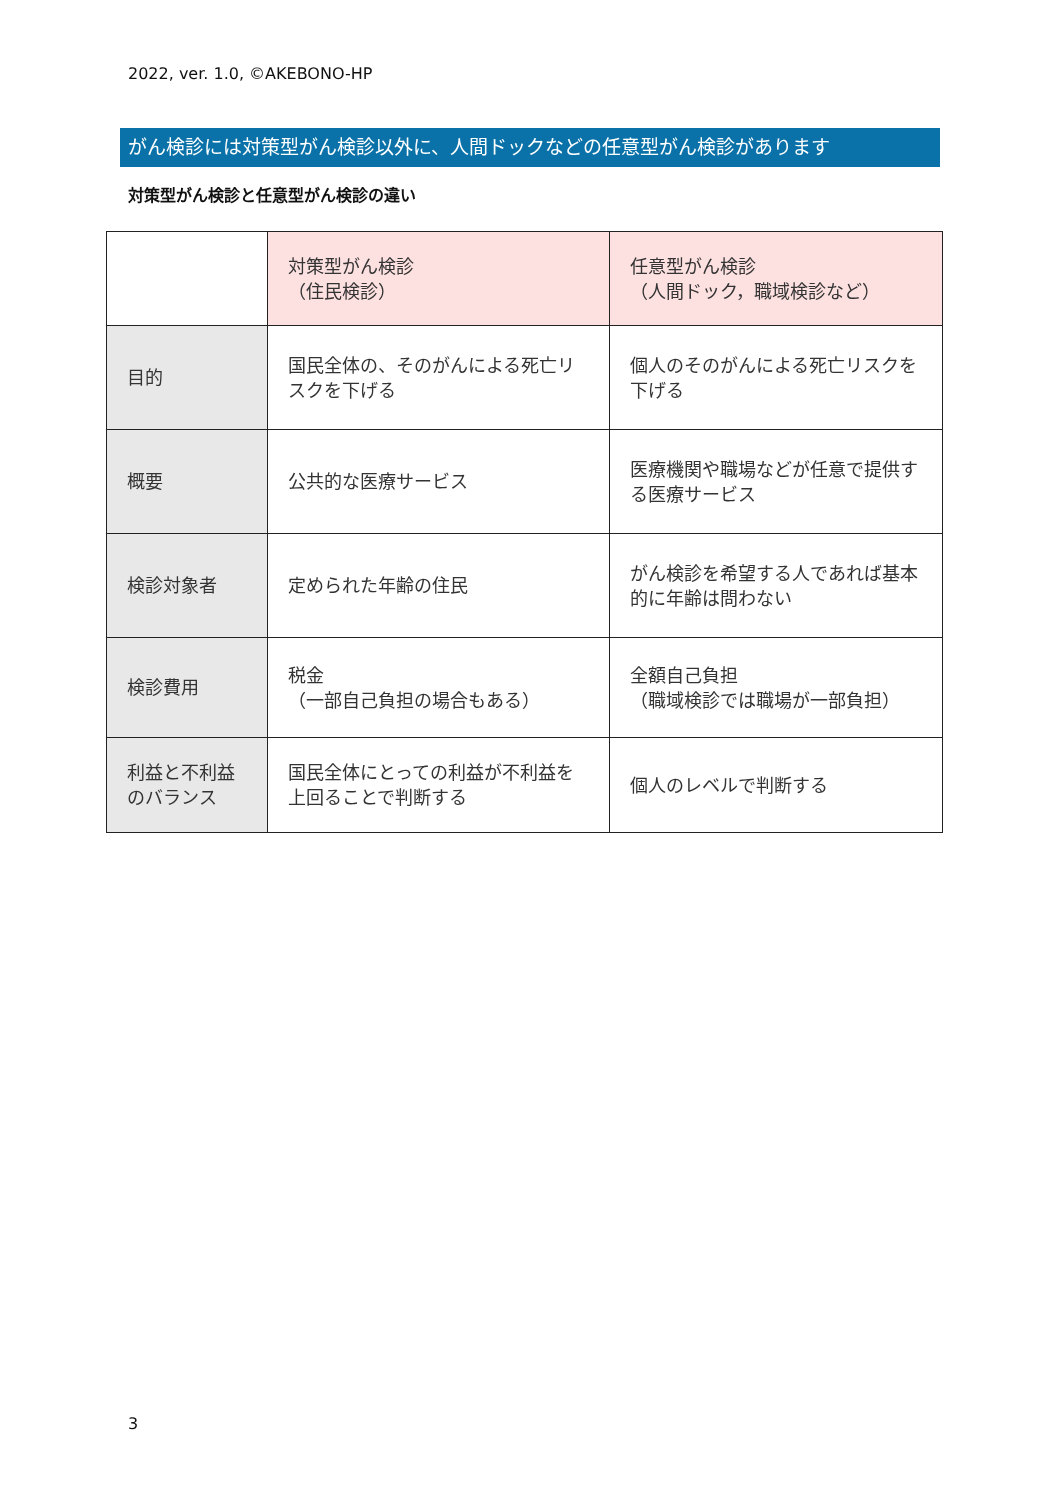2022, ver. 1.0, ©AKEBONO-HP
がん検診には対策型がん検診以外に、人間ドックなどの任意型がん検診があります
対策型がん検診と任意型がん検診の違い
| | 対策型がん検診 （住民検診） | 任意型がん検診 （人間ドック，職域検診など） |
| 目的 | 国民全体の、そのがんによる死亡リスクを下げる | 個人のそのがんによる死亡リスクを下げる |
| 概要 | 公共的な医療サービス | 医療機関や職場などが任意で提供する医療サービス |
| 検診対象者 | 定められた年齢の住民 | がん検診を希望する人であれば基本的に年齢は問わない |
| 検診費用 | 税金 （一部自己負担の場合もある） | 全額自己負担 （職域検診では職場が一部負担） |
| 利益と不利益のバランス | 国民全体にとっての利益が不利益を上回ることで判断する | 個人のレベルで判断する |
3